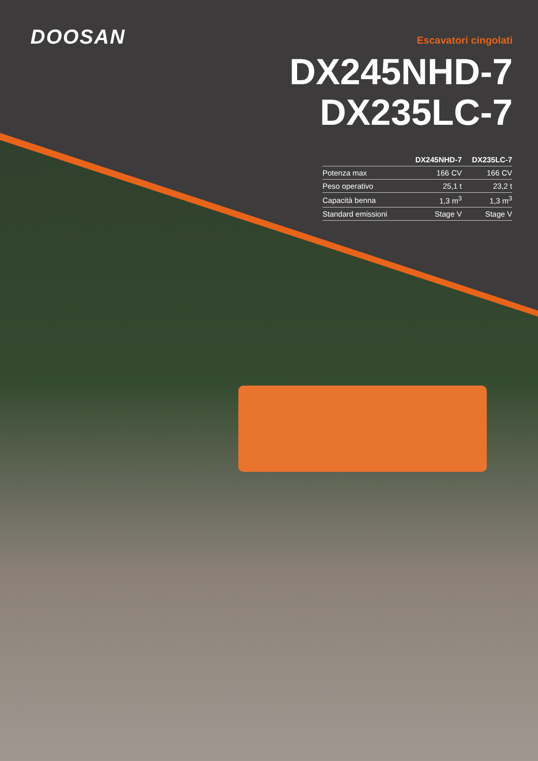DOOSAN
Escavatori cingolati
DX245NHD-7
DX235LC-7
| | DX245NHD-7 | DX235LC-7 |
| --- | --- | --- |
| Potenza max | 166 CV | 166 CV |
| Peso operativo | 25,1 t | 23,2 t |
| Capacità benna | 1,3 m<sup>3</sup> | 1,3 m<sup>3</sup> |
| Standard emissioni | Stage V | Stage V |